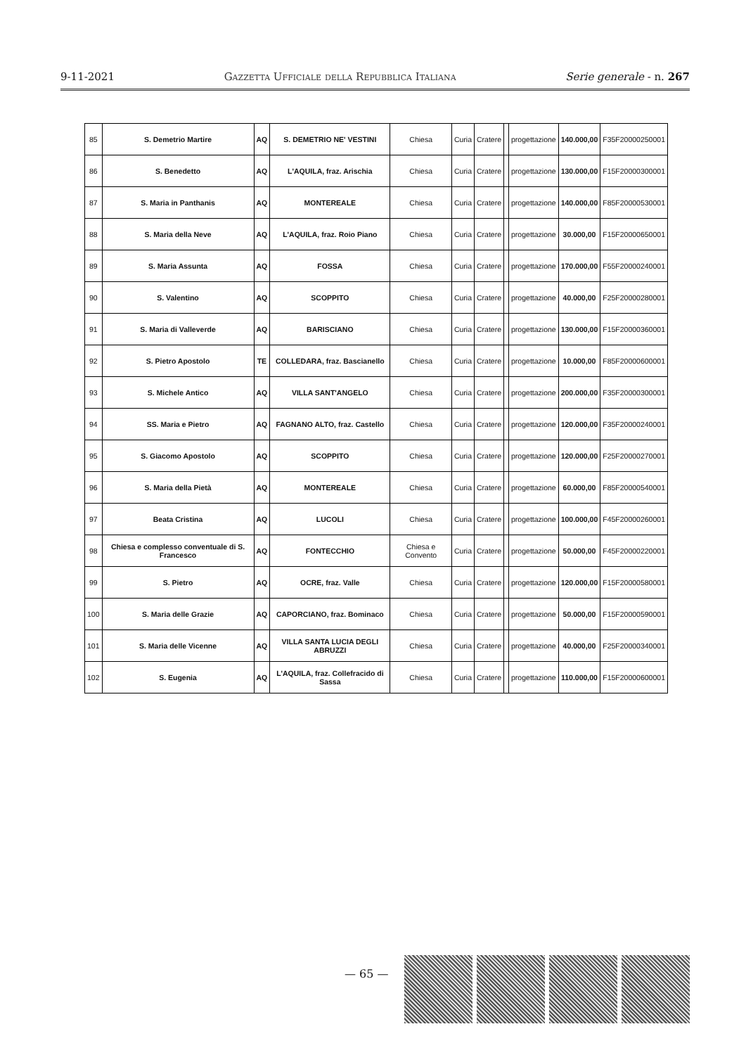9-11-2021 Gazzetta Ufficiale della Repubblica Italiana Serie generale - n. 267
| 85 | S. Demetrio Martire | AQ | S. DEMETRIO NE' VESTINI | Chiesa | Curia | Cratere | | progettazione | 140.000,00 | F35F20000250001 |
| 86 | S. Benedetto | AQ | L'AQUILA, fraz. Arischia | Chiesa | Curia | Cratere | | progettazione | 130.000,00 | F15F20000300001 |
| 87 | S. Maria in Panthanis | AQ | MONTEREALE | Chiesa | Curia | Cratere | | progettazione | 140.000,00 | F85F20000530001 |
| 88 | S. Maria della Neve | AQ | L'AQUILA, fraz. Roio Piano | Chiesa | Curia | Cratere | | progettazione | 30.000,00 | F15F20000650001 |
| 89 | S. Maria Assunta | AQ | FOSSA | Chiesa | Curia | Cratere | | progettazione | 170.000,00 | F55F20000240001 |
| 90 | S. Valentino | AQ | SCOPPITO | Chiesa | Curia | Cratere | | progettazione | 40.000,00 | F25F20000280001 |
| 91 | S. Maria di Valleverde | AQ | BARISCIANO | Chiesa | Curia | Cratere | | progettazione | 130.000,00 | F15F20000360001 |
| 92 | S. Pietro Apostolo | TE | COLLEDARA, fraz. Bascianello | Chiesa | Curia | Cratere | | progettazione | 10.000,00 | F85F20000600001 |
| 93 | S. Michele Antico | AQ | VILLA SANT'ANGELO | Chiesa | Curia | Cratere | | progettazione | 200.000,00 | F35F20000300001 |
| 94 | SS. Maria e Pietro | AQ | FAGNANO ALTO, fraz. Castello | Chiesa | Curia | Cratere | | progettazione | 120.000,00 | F35F20000240001 |
| 95 | S. Giacomo Apostolo | AQ | SCOPPITO | Chiesa | Curia | Cratere | | progettazione | 120.000,00 | F25F20000270001 |
| 96 | S. Maria della Pietà | AQ | MONTEREALE | Chiesa | Curia | Cratere | | progettazione | 60.000,00 | F85F20000540001 |
| 97 | Beata Cristina | AQ | LUCOLI | Chiesa | Curia | Cratere | | progettazione | 100.000,00 | F45F20000260001 |
| 98 | Chiesa e complesso conventuale di S. Francesco | AQ | FONTECCHIO | Chiesa e Convento | Curia | Cratere | | progettazione | 50.000,00 | F45F20000220001 |
| 99 | S. Pietro | AQ | OCRE, fraz. Valle | Chiesa | Curia | Cratere | | progettazione | 120.000,00 | F15F20000580001 |
| 100 | S. Maria delle Grazie | AQ | CAPORCIANO, fraz. Bominaco | Chiesa | Curia | Cratere | | progettazione | 50.000,00 | F15F20000590001 |
| 101 | S. Maria delle Vicenne | AQ | VILLA SANTA LUCIA DEGLI ABRUZZI | Chiesa | Curia | Cratere | | progettazione | 40.000,00 | F25F20000340001 |
| 102 | S. Eugenia | AQ | L'AQUILA, fraz. Collefracido di Sassa | Chiesa | Curia | Cratere | | progettazione | 110.000,00 | F15F20000600001 |
— 65 —